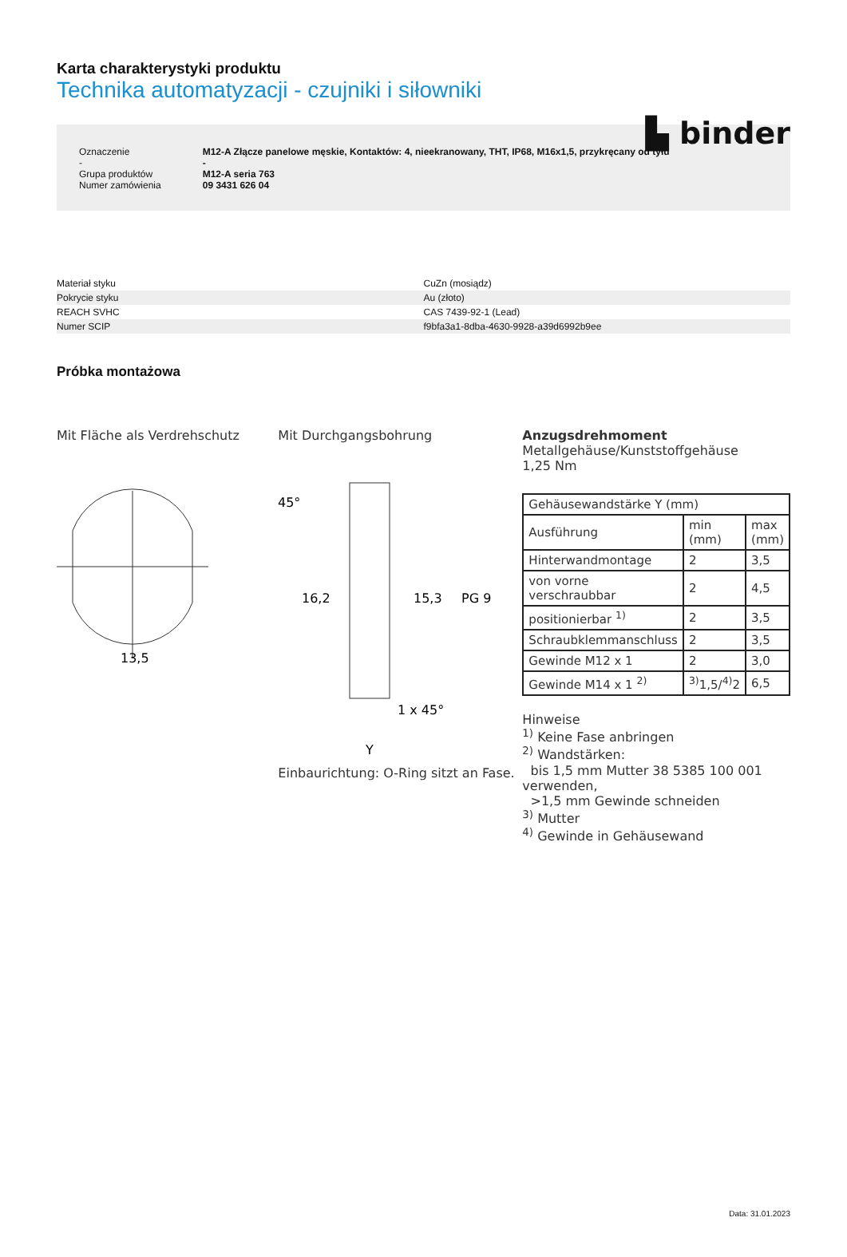▙ binder
Karta charakterystyki produktu
Technika automatyzacji - czujniki i siłowniki
| Oznaczenie - Grupa produktów Numer zamówienia | M12-A Złącze panelowe męskie, Kontaktów: 4, nieekranowany, THT, IP68, M16x1,5, przykręcany od tyłu - M12-A seria 763 09 3431 626 04 |
| Materiał styku | CuZn (mosiądz) |
| Pokrycie styku | Au (złoto) |
| REACH SVHC | CAS 7439-92-1 (Lead) |
| Numer SCIP | f9bfa3a1-8dba-4630-9928-a39d6992b9ee |
Próbka montażowa
Mit Fläche als Verdrehschutz
13,5
Mit Durchgangsbohrung
45°
16,2
15,3
PG 9
1 x 45°
Y
Einbaurichtung: O-Ring sitzt an Fase.
Anzugsdrehmoment
Metallgehäuse/Kunststoffgehäuse 1,25 Nm
| Gehäusewandstärke Y (mm) | | |
| --- | --- | --- |
| Ausführung | min (mm) | max (mm) |
| Hinterwandmontage | 2 | 3,5 |
| von vorne verschraubbar | 2 | 4,5 |
| positionierbar <sup>1)</sup> | 2 | 3,5 |
| Schraubklemmanschluss | 2 | 3,5 |
| Gewinde M12 x 1 | 2 | 3,0 |
| Gewinde M14 x 1 <sup>2)</sup> | <sup>3)</sup> 1,5/<sup>4)</sup>2 | 6,5 |
Hinweise
<sup>1)</sup> Keine Fase anbringen
<sup>2)</sup> Wandstärken:
bis 1,5 mm Mutter 38 5385 100 001 verwenden,
>1,5 mm Gewinde schneiden
<sup>3)</sup> Mutter
<sup>4)</sup> Gewinde in Gehäusewand
Data: 31.01.2023